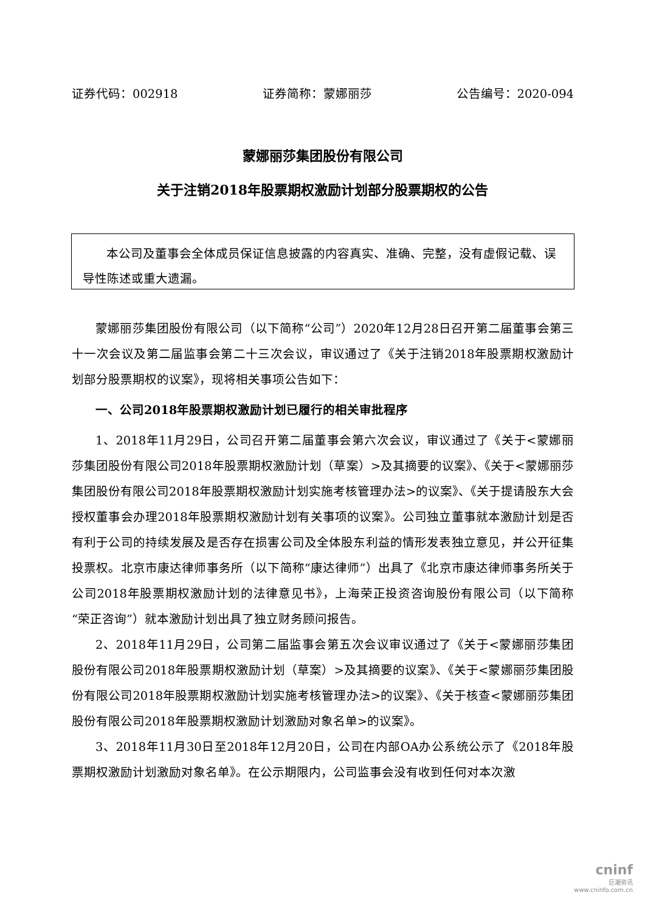证券代码：002918 证券简称：蒙娜丽莎 公告编号：2020-094
蒙娜丽莎集团股份有限公司
关于注销2018年股票期权激励计划部分股票期权的公告
  本公司及董事会全体成员保证信息披露的内容真实、准确、完整，没有虚假记载、误导性陈述或重大遗漏。
蒙娜丽莎集团股份有限公司（以下简称“公司”）2020年12月28日召开第二届董事会第三十一次会议及第二届监事会第二十三次会议，审议通过了《关于注销2018年股票期权激励计划部分股票期权的议案》，现将相关事项公告如下：
一、公司2018年股票期权激励计划已履行的相关审批程序
1、2018年11月29日，公司召开第二届董事会第六次会议，审议通过了《关于<蒙娜丽莎集团股份有限公司2018年股票期权激励计划（草案）>及其摘要的议案》、《关于<蒙娜丽莎集团股份有限公司2018年股票期权激励计划实施考核管理办法>的议案》、《关于提请股东大会授权董事会办理2018年股票期权激励计划有关事项的议案》。公司独立董事就本激励计划是否有利于公司的持续发展及是否存在损害公司及全体股东利益的情形发表独立意见，并公开征集投票权。北京市康达律师事务所（以下简称“康达律师”）出具了《北京市康达律师事务所关于公司2018年股票期权激励计划的法律意见书》，上海荣正投资咨询股份有限公司（以下简称“荣正咨询”）就本激励计划出具了独立财务顾问报告。
2、2018年11月29日，公司第二届监事会第五次会议审议通过了《关于<蒙娜丽莎集团股份有限公司2018年股票期权激励计划（草案）>及其摘要的议案》、《关于<蒙娜丽莎集团股份有限公司2018年股票期权激励计划实施考核管理办法>的议案》、《关于核查<蒙娜丽莎集团股份有限公司2018年股票期权激励计划激励对象名单>的议案》。
3、2018年11月30日至2018年12月20日，公司在内部OA办公系统公示了《2018年股票期权激励计划激励对象名单》。在公示期限内，公司监事会没有收到任何对本次激
cninf
巨潮资讯
www.cninfo.com.cn